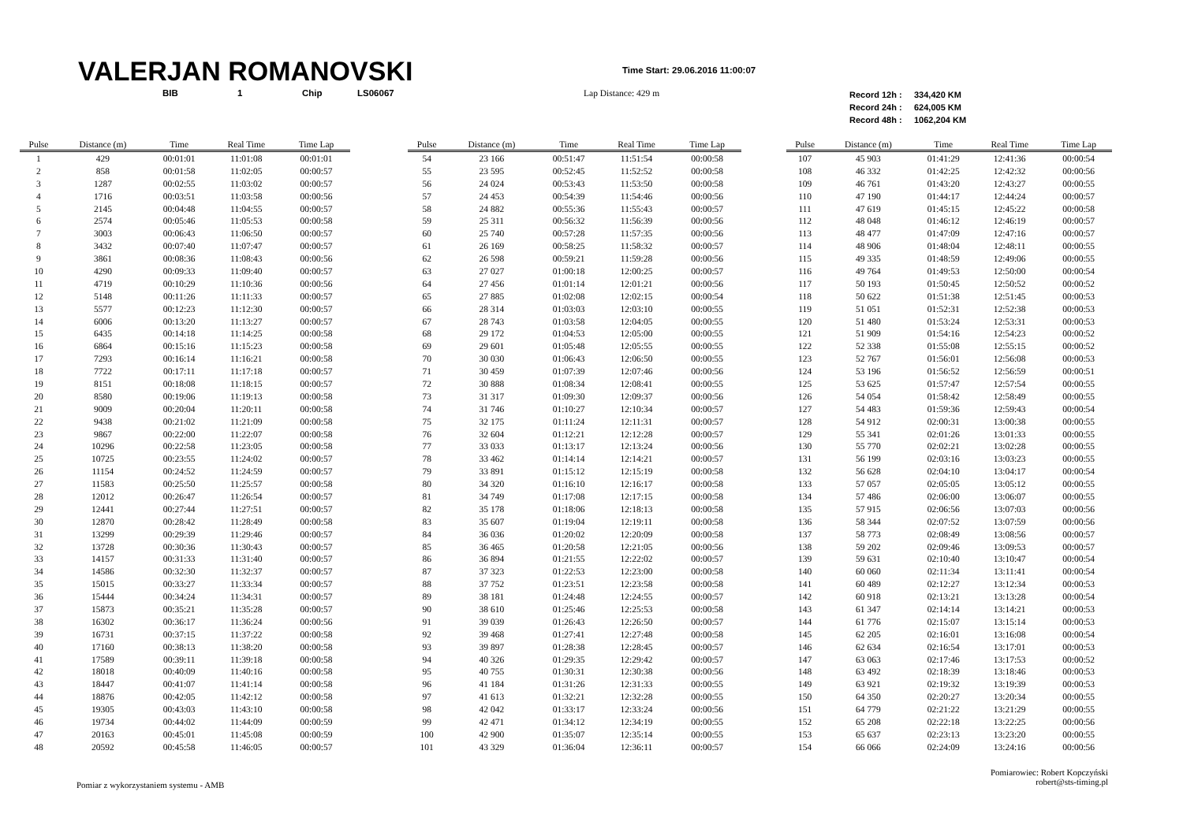VALERJAN ROMANOVSKI
Time Start: 29.06.2016 11:00:07
BIB 1 Chip LS06067 Lap Distance: 429 m
Record 12h : 334,420 KM
Record 24h : 624,005 KM
Record 48h : 1062,204 KM
| Pulse | Distance (m) | Time | Real Time | Time Lap |
| --- | --- | --- | --- | --- |
| 1 | 429 | 00:01:01 | 11:01:08 | 00:01:01 |
| 2 | 858 | 00:01:58 | 11:02:05 | 00:00:57 |
| 3 | 1287 | 00:02:55 | 11:03:02 | 00:00:57 |
| 4 | 1716 | 00:03:51 | 11:03:58 | 00:00:56 |
| 5 | 2145 | 00:04:48 | 11:04:55 | 00:00:57 |
| 6 | 2574 | 00:05:46 | 11:05:53 | 00:00:58 |
| 7 | 3003 | 00:06:43 | 11:06:50 | 00:00:57 |
| 8 | 3432 | 00:07:40 | 11:07:47 | 00:00:57 |
| 9 | 3861 | 00:08:36 | 11:08:43 | 00:00:56 |
| 10 | 4290 | 00:09:33 | 11:09:40 | 00:00:57 |
| 11 | 4719 | 00:10:29 | 11:10:36 | 00:00:56 |
| 12 | 5148 | 00:11:26 | 11:11:33 | 00:00:57 |
| 13 | 5577 | 00:12:23 | 11:12:30 | 00:00:57 |
| 14 | 6006 | 00:13:20 | 11:13:27 | 00:00:57 |
| 15 | 6435 | 00:14:18 | 11:14:25 | 00:00:58 |
| 16 | 6864 | 00:15:16 | 11:15:23 | 00:00:58 |
| 17 | 7293 | 00:16:14 | 11:16:21 | 00:00:58 |
| 18 | 7722 | 00:17:11 | 11:17:18 | 00:00:57 |
| 19 | 8151 | 00:18:08 | 11:18:15 | 00:00:57 |
| 20 | 8580 | 00:19:06 | 11:19:13 | 00:00:58 |
| 21 | 9009 | 00:20:04 | 11:20:11 | 00:00:58 |
| 22 | 9438 | 00:21:02 | 11:21:09 | 00:00:58 |
| 23 | 9867 | 00:22:00 | 11:22:07 | 00:00:58 |
| 24 | 10296 | 00:22:58 | 11:23:05 | 00:00:58 |
| 25 | 10725 | 00:23:55 | 11:24:02 | 00:00:57 |
| 26 | 11154 | 00:24:52 | 11:24:59 | 00:00:57 |
| 27 | 11583 | 00:25:50 | 11:25:57 | 00:00:58 |
| 28 | 12012 | 00:26:47 | 11:26:54 | 00:00:57 |
| 29 | 12441 | 00:27:44 | 11:27:51 | 00:00:57 |
| 30 | 12870 | 00:28:42 | 11:28:49 | 00:00:58 |
| 31 | 13299 | 00:29:39 | 11:29:46 | 00:00:57 |
| 32 | 13728 | 00:30:36 | 11:30:43 | 00:00:57 |
| 33 | 14157 | 00:31:33 | 11:31:40 | 00:00:57 |
| 34 | 14586 | 00:32:30 | 11:32:37 | 00:00:57 |
| 35 | 15015 | 00:33:27 | 11:33:34 | 00:00:57 |
| 36 | 15444 | 00:34:24 | 11:34:31 | 00:00:57 |
| 37 | 15873 | 00:35:21 | 11:35:28 | 00:00:57 |
| 38 | 16302 | 00:36:17 | 11:36:24 | 00:00:56 |
| 39 | 16731 | 00:37:15 | 11:37:22 | 00:00:58 |
| 40 | 17160 | 00:38:13 | 11:38:20 | 00:00:58 |
| 41 | 17589 | 00:39:11 | 11:39:18 | 00:00:58 |
| 42 | 18018 | 00:40:09 | 11:40:16 | 00:00:58 |
| 43 | 18447 | 00:41:07 | 11:41:14 | 00:00:58 |
| 44 | 18876 | 00:42:05 | 11:42:12 | 00:00:58 |
| 45 | 19305 | 00:43:03 | 11:43:10 | 00:00:58 |
| 46 | 19734 | 00:44:02 | 11:44:09 | 00:00:59 |
| 47 | 20163 | 00:45:01 | 11:45:08 | 00:00:59 |
| 48 | 20592 | 00:45:58 | 11:46:05 | 00:00:57 |
| Pulse | Distance (m) | Time | Real Time | Time Lap |
| --- | --- | --- | --- | --- |
| 54 | 23 166 | 00:51:47 | 11:51:54 | 00:00:58 |
| 55 | 23 595 | 00:52:45 | 11:52:52 | 00:00:58 |
| 56 | 24 024 | 00:53:43 | 11:53:50 | 00:00:58 |
| 57 | 24 453 | 00:54:39 | 11:54:46 | 00:00:56 |
| 58 | 24 882 | 00:55:36 | 11:55:43 | 00:00:57 |
| 59 | 25 311 | 00:56:32 | 11:56:39 | 00:00:56 |
| 60 | 25 740 | 00:57:28 | 11:57:35 | 00:00:56 |
| 61 | 26 169 | 00:58:25 | 11:58:32 | 00:00:57 |
| 62 | 26 598 | 00:59:21 | 11:59:28 | 00:00:56 |
| 63 | 27 027 | 01:00:18 | 12:00:25 | 00:00:57 |
| 64 | 27 456 | 01:01:14 | 12:01:21 | 00:00:56 |
| 65 | 27 885 | 01:02:08 | 12:02:15 | 00:00:54 |
| 66 | 28 314 | 01:03:03 | 12:03:10 | 00:00:55 |
| 67 | 28 743 | 01:03:58 | 12:04:05 | 00:00:55 |
| 68 | 29 172 | 01:04:53 | 12:05:00 | 00:00:55 |
| 69 | 29 601 | 01:05:48 | 12:05:55 | 00:00:55 |
| 70 | 30 030 | 01:06:43 | 12:06:50 | 00:00:55 |
| 71 | 30 459 | 01:07:39 | 12:07:46 | 00:00:56 |
| 72 | 30 888 | 01:08:34 | 12:08:41 | 00:00:55 |
| 73 | 31 317 | 01:09:30 | 12:09:37 | 00:00:56 |
| 74 | 31 746 | 01:10:27 | 12:10:34 | 00:00:57 |
| 75 | 32 175 | 01:11:24 | 12:11:31 | 00:00:57 |
| 76 | 32 604 | 01:12:21 | 12:12:28 | 00:00:57 |
| 77 | 33 033 | 01:13:17 | 12:13:24 | 00:00:56 |
| 78 | 33 462 | 01:14:14 | 12:14:21 | 00:00:57 |
| 79 | 33 891 | 01:15:12 | 12:15:19 | 00:00:58 |
| 80 | 34 320 | 01:16:10 | 12:16:17 | 00:00:58 |
| 81 | 34 749 | 01:17:08 | 12:17:15 | 00:00:58 |
| 82 | 35 178 | 01:18:06 | 12:18:13 | 00:00:58 |
| 83 | 35 607 | 01:19:04 | 12:19:11 | 00:00:58 |
| 84 | 36 036 | 01:20:02 | 12:20:09 | 00:00:58 |
| 85 | 36 465 | 01:20:58 | 12:21:05 | 00:00:56 |
| 86 | 36 894 | 01:21:55 | 12:22:02 | 00:00:57 |
| 87 | 37 323 | 01:22:53 | 12:23:00 | 00:00:58 |
| 88 | 37 752 | 01:23:51 | 12:23:58 | 00:00:58 |
| 89 | 38 181 | 01:24:48 | 12:24:55 | 00:00:57 |
| 90 | 38 610 | 01:25:46 | 12:25:53 | 00:00:58 |
| 91 | 39 039 | 01:26:43 | 12:26:50 | 00:00:57 |
| 92 | 39 468 | 01:27:41 | 12:27:48 | 00:00:58 |
| 93 | 39 897 | 01:28:38 | 12:28:45 | 00:00:57 |
| 94 | 40 326 | 01:29:35 | 12:29:42 | 00:00:57 |
| 95 | 40 755 | 01:30:31 | 12:30:38 | 00:00:56 |
| 96 | 41 184 | 01:31:26 | 12:31:33 | 00:00:55 |
| 97 | 41 613 | 01:32:21 | 12:32:28 | 00:00:55 |
| 98 | 42 042 | 01:33:17 | 12:33:24 | 00:00:56 |
| 99 | 42 471 | 01:34:12 | 12:34:19 | 00:00:55 |
| 100 | 42 900 | 01:35:07 | 12:35:14 | 00:00:55 |
| 101 | 43 329 | 01:36:04 | 12:36:11 | 00:00:57 |
| Pulse | Distance (m) | Time | Real Time | Time Lap |
| --- | --- | --- | --- | --- |
| 107 | 45 903 | 01:41:29 | 12:41:36 | 00:00:54 |
| 108 | 46 332 | 01:42:25 | 12:42:32 | 00:00:56 |
| 109 | 46 761 | 01:43:20 | 12:43:27 | 00:00:55 |
| 110 | 47 190 | 01:44:17 | 12:44:24 | 00:00:57 |
| 111 | 47 619 | 01:45:15 | 12:45:22 | 00:00:58 |
| 112 | 48 048 | 01:46:12 | 12:46:19 | 00:00:57 |
| 113 | 48 477 | 01:47:09 | 12:47:16 | 00:00:57 |
| 114 | 48 906 | 01:48:04 | 12:48:11 | 00:00:55 |
| 115 | 49 335 | 01:48:59 | 12:49:06 | 00:00:55 |
| 116 | 49 764 | 01:49:53 | 12:50:00 | 00:00:54 |
| 117 | 50 193 | 01:50:45 | 12:50:52 | 00:00:52 |
| 118 | 50 622 | 01:51:38 | 12:51:45 | 00:00:53 |
| 119 | 51 051 | 01:52:31 | 12:52:38 | 00:00:53 |
| 120 | 51 480 | 01:53:24 | 12:53:31 | 00:00:53 |
| 121 | 51 909 | 01:54:16 | 12:54:23 | 00:00:52 |
| 122 | 52 338 | 01:55:08 | 12:55:15 | 00:00:52 |
| 123 | 52 767 | 01:56:01 | 12:56:08 | 00:00:53 |
| 124 | 53 196 | 01:56:52 | 12:56:59 | 00:00:51 |
| 125 | 53 625 | 01:57:47 | 12:57:54 | 00:00:55 |
| 126 | 54 054 | 01:58:42 | 12:58:49 | 00:00:55 |
| 127 | 54 483 | 01:59:36 | 12:59:43 | 00:00:54 |
| 128 | 54 912 | 02:00:31 | 13:00:38 | 00:00:55 |
| 129 | 55 341 | 02:01:26 | 13:01:33 | 00:00:55 |
| 130 | 55 770 | 02:02:21 | 13:02:28 | 00:00:55 |
| 131 | 56 199 | 02:03:16 | 13:03:23 | 00:00:55 |
| 132 | 56 628 | 02:04:10 | 13:04:17 | 00:00:54 |
| 133 | 57 057 | 02:05:05 | 13:05:12 | 00:00:55 |
| 134 | 57 486 | 02:06:00 | 13:06:07 | 00:00:55 |
| 135 | 57 915 | 02:06:56 | 13:07:03 | 00:00:56 |
| 136 | 58 344 | 02:07:52 | 13:07:59 | 00:00:56 |
| 137 | 58 773 | 02:08:49 | 13:08:56 | 00:00:57 |
| 138 | 59 202 | 02:09:46 | 13:09:53 | 00:00:57 |
| 139 | 59 631 | 02:10:40 | 13:10:47 | 00:00:54 |
| 140 | 60 060 | 02:11:34 | 13:11:41 | 00:00:54 |
| 141 | 60 489 | 02:12:27 | 13:12:34 | 00:00:53 |
| 142 | 60 918 | 02:13:21 | 13:13:28 | 00:00:54 |
| 143 | 61 347 | 02:14:14 | 13:14:21 | 00:00:53 |
| 144 | 61 776 | 02:15:07 | 13:15:14 | 00:00:53 |
| 145 | 62 205 | 02:16:01 | 13:16:08 | 00:00:54 |
| 146 | 62 634 | 02:16:54 | 13:17:01 | 00:00:53 |
| 147 | 63 063 | 02:17:46 | 13:17:53 | 00:00:52 |
| 148 | 63 492 | 02:18:39 | 13:18:46 | 00:00:53 |
| 149 | 63 921 | 02:19:32 | 13:19:39 | 00:00:53 |
| 150 | 64 350 | 02:20:27 | 13:20:34 | 00:00:55 |
| 151 | 64 779 | 02:21:22 | 13:21:29 | 00:00:55 |
| 152 | 65 208 | 02:22:18 | 13:22:25 | 00:00:56 |
| 153 | 65 637 | 02:23:13 | 13:23:20 | 00:00:55 |
| 154 | 66 066 | 02:24:09 | 13:24:16 | 00:00:56 |
Pomiar z wykorzystaniem systemu - AMB
Pomiarowiec: Robert Kopczyński
robert@sts-timing.pl